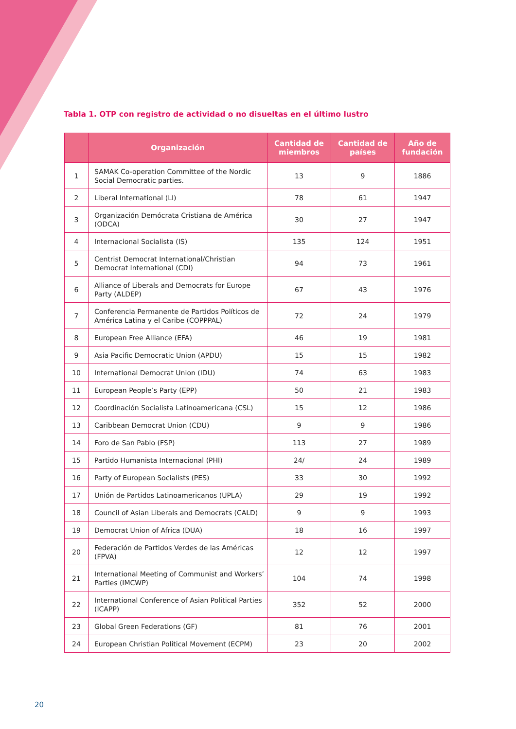Tabla 1. OTP con registro de actividad o no disueltas en el último lustro
| | Organización | Cantidad de miembros | Cantidad de países | Año de fundación |
| --- | --- | --- | --- | --- |
| 1 | SAMAK Co-operation Committee of the Nordic Social Democratic parties. | 13 | 9 | 1886 |
| 2 | Liberal International (LI) | 78 | 61 | 1947 |
| 3 | Organización Demócrata Cristiana de América (ODCA) | 30 | 27 | 1947 |
| 4 | Internacional Socialista (IS) | 135 | 124 | 1951 |
| 5 | Centrist Democrat International/Christian Democrat International (CDI) | 94 | 73 | 1961 |
| 6 | Alliance of Liberals and Democrats for Europe Party (ALDEP) | 67 | 43 | 1976 |
| 7 | Conferencia Permanente de Partidos Políticos de América Latina y el Caribe (COPPPAL) | 72 | 24 | 1979 |
| 8 | European Free Alliance (EFA) | 46 | 19 | 1981 |
| 9 | Asia Pacific Democratic Union (APDU) | 15 | 15 | 1982 |
| 10 | International Democrat Union (IDU) | 74 | 63 | 1983 |
| 11 | European People’s Party (EPP) | 50 | 21 | 1983 |
| 12 | Coordinación Socialista Latinoamericana (CSL) | 15 | 12 | 1986 |
| 13 | Caribbean Democrat Union (CDU) | 9 | 9 | 1986 |
| 14 | Foro de San Pablo (FSP) | 113 | 27 | 1989 |
| 15 | Partido Humanista Internacional (PHI) | 24/ | 24 | 1989 |
| 16 | Party of European Socialists (PES) | 33 | 30 | 1992 |
| 17 | Unión de Partidos Latinoamericanos (UPLA) | 29 | 19 | 1992 |
| 18 | Council of Asian Liberals and Democrats (CALD) | 9 | 9 | 1993 |
| 19 | Democrat Union of Africa (DUA) | 18 | 16 | 1997 |
| 20 | Federación de Partidos Verdes de las Américas (FPVA) | 12 | 12 | 1997 |
| 21 | International Meeting of Communist and Workers’ Parties (IMCWP) | 104 | 74 | 1998 |
| 22 | International Conference of Asian Political Parties (ICAPP) | 352 | 52 | 2000 |
| 23 | Global Green Federations (GF) | 81 | 76 | 2001 |
| 24 | European Christian Political Movement (ECPM) | 23 | 20 | 2002 |
20